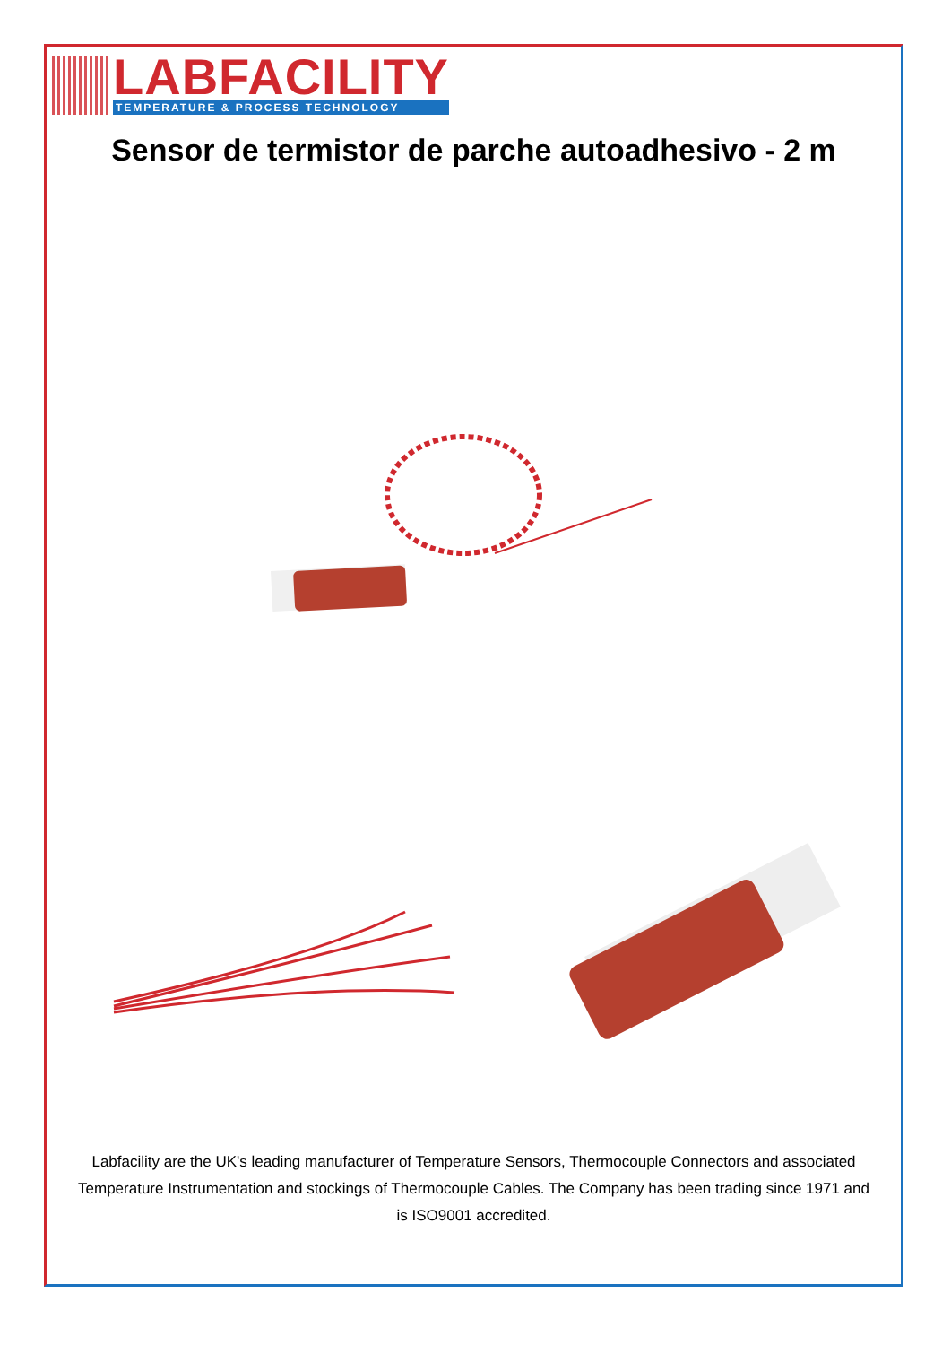LABFACILITY
TEMPERATURE & PROCESS TECHNOLOGY
Sensor de termistor de parche autoadhesivo - 2 m
Labfacility are the UK's leading manufacturer of Temperature Sensors, Thermocouple Connectors and associated Temperature Instrumentation and stockings of Thermocouple Cables. The Company has been trading since 1971 and is ISO9001 accredited.